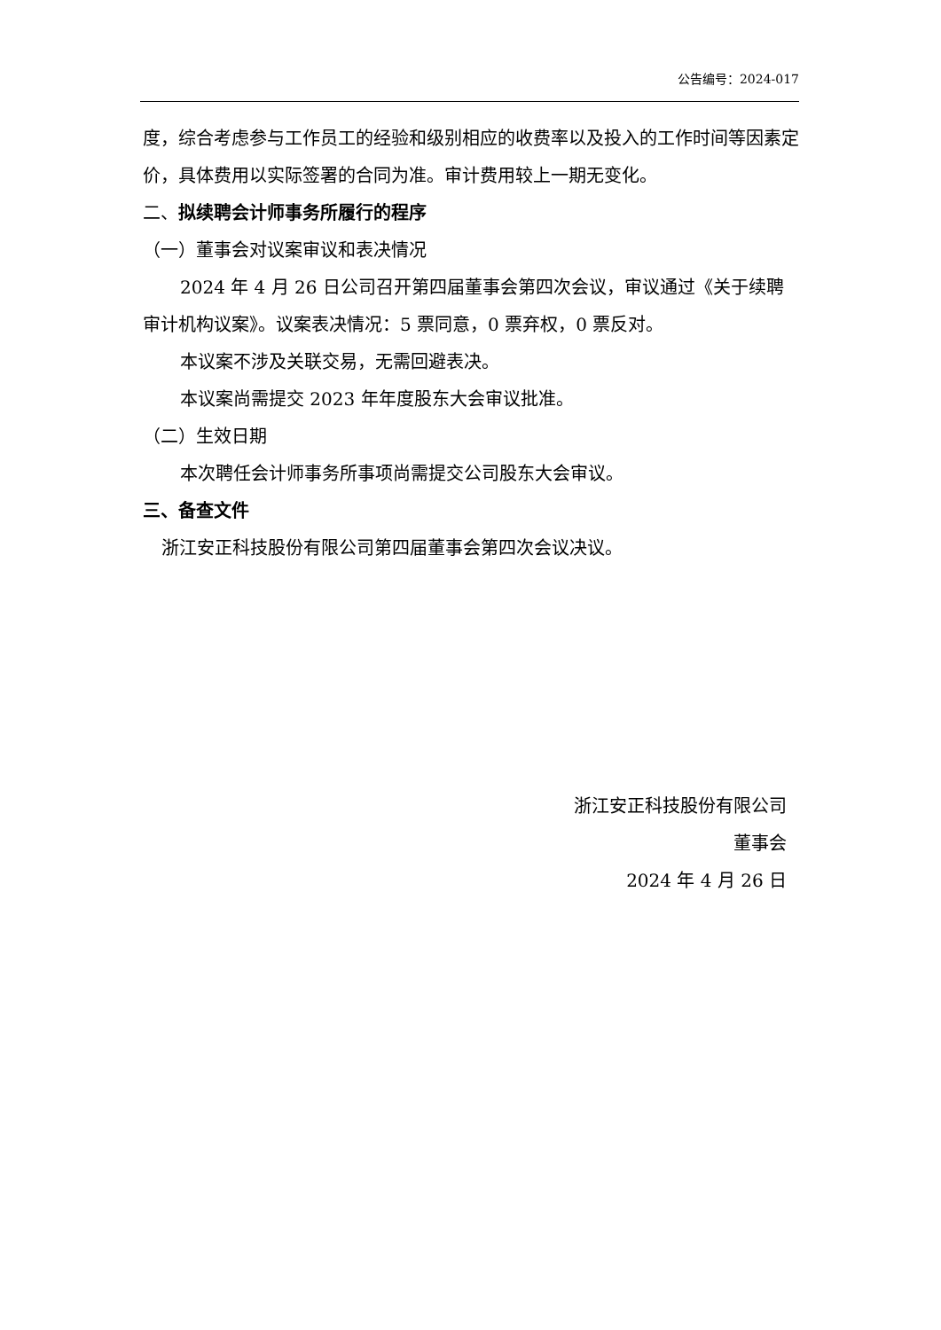公告编号：2024-017
度，综合考虑参与工作员工的经验和级别相应的收费率以及投入的工作时间等因素定价，具体费用以实际签署的合同为准。审计费用较上一期无变化。
二、拟续聘会计师事务所履行的程序
（一）董事会对议案审议和表决情况
2024 年 4 月 26 日公司召开第四届董事会第四次会议，审议通过《关于续聘审计机构议案》。议案表决情况：5 票同意，0 票弃权，0 票反对。
本议案不涉及关联交易，无需回避表决。
本议案尚需提交 2023 年年度股东大会审议批准。
（二）生效日期
本次聘任会计师事务所事项尚需提交公司股东大会审议。
三、备查文件
浙江安正科技股份有限公司第四届董事会第四次会议决议。
浙江安正科技股份有限公司
董事会
2024 年 4 月 26 日